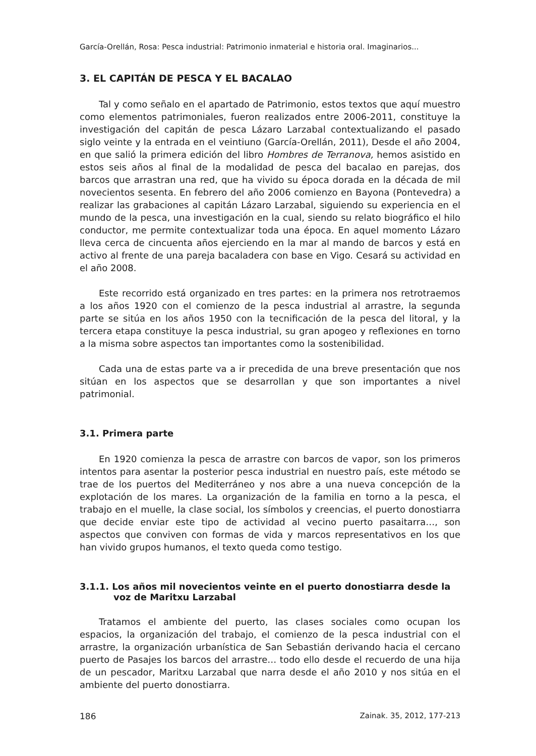García-Orellán, Rosa: Pesca industrial: Patrimonio inmaterial e historia oral. Imaginarios...
3. EL CAPITÁN DE PESCA Y EL BACALAO
Tal y como señalo en el apartado de Patrimonio, estos textos que aquí muestro como elementos patrimoniales, fueron realizados entre 2006-2011, constituye la investigación del capitán de pesca Lázaro Larzabal contextualizando el pasado siglo veinte y la entrada en el veintiuno (García-Orellán, 2011), Desde el año 2004, en que salió la primera edición del libro Hombres de Terranova, hemos asistido en estos seis años al final de la modalidad de pesca del bacalao en parejas, dos barcos que arrastran una red, que ha vivido su época dorada en la década de mil novecientos sesenta. En febrero del año 2006 comienzo en Bayona (Pontevedra) a realizar las grabaciones al capitán Lázaro Larzabal, siguiendo su experiencia en el mundo de la pesca, una investigación en la cual, siendo su relato biográfico el hilo conductor, me permite contextualizar toda una época. En aquel momento Lázaro lleva cerca de cincuenta años ejerciendo en la mar al mando de barcos y está en activo al frente de una pareja bacaladera con base en Vigo. Cesará su actividad en el año 2008.
Este recorrido está organizado en tres partes: en la primera nos retrotraemos a los años 1920 con el comienzo de la pesca industrial al arrastre, la segunda parte se sitúa en los años 1950 con la tecnificación de la pesca del litoral, y la tercera etapa constituye la pesca industrial, su gran apogeo y reflexiones en torno a la misma sobre aspectos tan importantes como la sostenibilidad.
Cada una de estas parte va a ir precedida de una breve presentación que nos sitúan en los aspectos que se desarrollan y que son importantes a nivel patrimonial.
3.1. Primera parte
En 1920 comienza la pesca de arrastre con barcos de vapor, son los primeros intentos para asentar la posterior pesca industrial en nuestro país, este método se trae de los puertos del Mediterráneo y nos abre a una nueva concepción de la explotación de los mares. La organización de la familia en torno a la pesca, el trabajo en el muelle, la clase social, los símbolos y creencias, el puerto donostiarra que decide enviar este tipo de actividad al vecino puerto pasaitarra…, son aspectos que conviven con formas de vida y marcos representativos en los que han vivido grupos humanos, el texto queda como testigo.
3.1.1. Los años mil novecientos veinte en el puerto donostiarra desde la voz de Maritxu Larzabal
Tratamos el ambiente del puerto, las clases sociales como ocupan los espacios, la organización del trabajo, el comienzo de la pesca industrial con el arrastre, la organización urbanística de San Sebastián derivando hacia el cercano puerto de Pasajes los barcos del arrastre… todo ello desde el recuerdo de una hija de un pescador, Maritxu Larzabal que narra desde el año 2010 y nos sitúa en el ambiente del puerto donostiarra.
186 Zainak. 35, 2012, 177-213